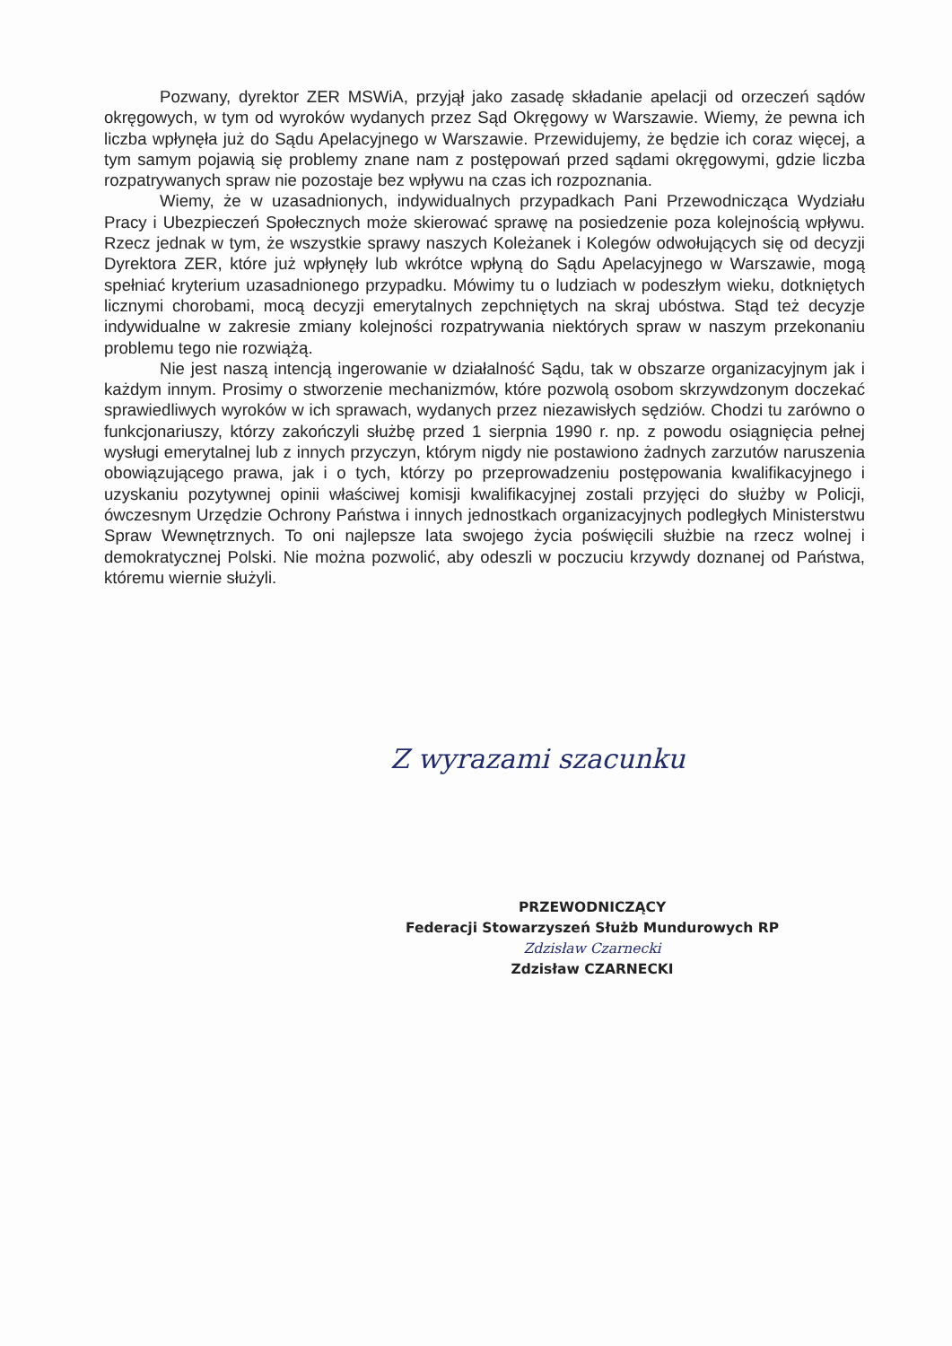Pozwany, dyrektor ZER MSWiA, przyjął jako zasadę składanie apelacji od orzeczeń sądów okręgowych, w tym od wyroków wydanych przez Sąd Okręgowy w Warszawie. Wiemy, że pewna ich liczba wpłynęła już do Sądu Apelacyjnego w Warszawie. Przewidujemy, że będzie ich coraz więcej, a tym samym pojawią się problemy znane nam z postępowań przed sądami okręgowymi, gdzie liczba rozpatrywanych spraw nie pozostaje bez wpływu na czas ich rozpoznania.
Wiemy, że w uzasadnionych, indywidualnych przypadkach Pani Przewodnicząca Wydziału Pracy i Ubezpieczeń Społecznych może skierować sprawę na posiedzenie poza kolejnością wpływu. Rzecz jednak w tym, że wszystkie sprawy naszych Koleżanek i Kolegów odwołujących się od decyzji Dyrektora ZER, które już wpłynęły lub wkrótce wpłyną do Sądu Apelacyjnego w Warszawie, mogą spełniać kryterium uzasadnionego przypadku. Mówimy tu o ludziach w podeszłym wieku, dotkniętych licznymi chorobami, mocą decyzji emerytalnych zepchniętych na skraj ubóstwa. Stąd też decyzje indywidualne w zakresie zmiany kolejności rozpatrywania niektórych spraw w naszym przekonaniu problemu tego nie rozwiążą.
Nie jest naszą intencją ingerowanie w działalność Sądu, tak w obszarze organizacyjnym jak i każdym innym. Prosimy o stworzenie mechanizmów, które pozwolą osobom skrzywdzonym doczekać sprawiedliwych wyroków w ich sprawach, wydanych przez niezawisłych sędziów. Chodzi tu zarówno o funkcjonariuszy, którzy zakończyli służbę przed 1 sierpnia 1990 r. np. z powodu osiągnięcia pełnej wysługi emerytalnej lub z innych przyczyn, którym nigdy nie postawiono żadnych zarzutów naruszenia obowiązującego prawa, jak i o tych, którzy po przeprowadzeniu postępowania kwalifikacyjnego i uzyskaniu pozytywnej opinii właściwej komisji kwalifikacyjnej zostali przyjęci do służby w Policji, ówczesnym Urzędzie Ochrony Państwa i innych jednostkach organizacyjnych podległych Ministerstwu Spraw Wewnętrznych. To oni najlepsze lata swojego życia poświęcili służbie na rzecz wolnej i demokratycznej Polski. Nie można pozwolić, aby odeszli w poczuciu krzywdy doznanej od Państwa, któremu wiernie służyli.
Z wyrazami szacunku
PRZEWODNICZĄCY
Federacji Stowarzyszeń Służb Mundurowych RP
Zdzisław Czarnecki
Zdzisław CZARNECKI